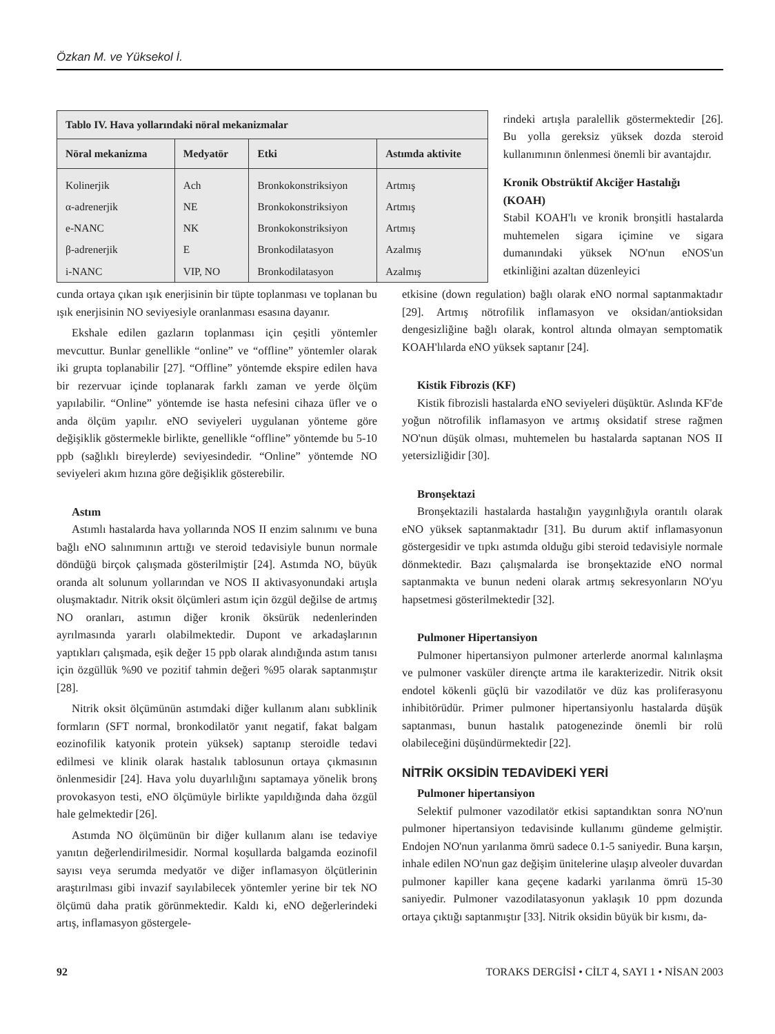Özkan M. ve Yüksekol İ.
| Tablo IV. Hava yollarındaki nöral mekanizmalar | | | |
| Nöral mekanizma | Medyatör | Etki | Astımda aktivite |
| Kolinerjik | Ach | Bronkokonstriksiyon | Artmış |
| α-adrenerjik | NE | Bronkokonstriksiyon | Artmış |
| e-NANC | NK | Bronkokonstriksiyon | Artmış |
| β-adrenerjik | E | Bronkodilatasyon | Azalmış |
| i-NANC | VIP, NO | Bronkodilatasyon | Azalmış |
rindeki artışla paralellik göstermektedir [26]. Bu yolla gereksiz yüksek dozda steroid kullanımının önlenmesi önemli bir avantajdır.
Kronik Obstrüktif Akciğer Hastalığı (KOAH)
Stabil KOAH'lı ve kronik bronşitli hastalarda muhtemelen sigara içimine ve sigara dumanındaki yüksek NO'nun eNOS'un etkinliğini azaltan düzenleyici
cunda ortaya çıkan ışık enerjisinin bir tüpte toplanması ve toplanan bu ışık enerjisinin NO seviyesiyle oranlanması esasına dayanır.
Ekshale edilen gazların toplanması için çeşitli yöntemler mevcuttur. Bunlar genellikle “online” ve “offline” yöntemler olarak iki grupta toplanabilir [27]. “Offline” yöntemde ekspire edilen hava bir rezervuar içinde toplanarak farklı zaman ve yerde ölçüm yapılabilir. “Online” yöntemde ise hasta nefesini cihaza üfler ve o anda ölçüm yapılır. eNO seviyeleri uygulanan yönteme göre değişiklik göstermekle birlikte, genellikle “offline” yöntemde bu 5-10 ppb (sağlıklı bireylerde) seviyesindedir. “Online” yöntemde NO seviyeleri akım hızına göre değişiklik gösterebilir.
Astım
Astımlı hastalarda hava yollarında NOS II enzim salınımı ve buna bağlı eNO salınımının arttığı ve steroid tedavisiyle bunun normale döndüğü birçok çalışmada gösterilmiştir [24]. Astımda NO, büyük oranda alt solunum yollarından ve NOS II aktivasyonundaki artışla oluşmaktadır. Nitrik oksit ölçümleri astım için özgül değilse de artmış NO oranları, astımın diğer kronik öksürük nedenlerinden ayrılmasında yararlı olabilmektedir. Dupont ve arkadaşlarının yaptıkları çalışmada, eşik değer 15 ppb olarak alındığında astım tanısı için özgüllük %90 ve pozitif tahmin değeri %95 olarak saptanmıştır [28].
Nitrik oksit ölçümünün astımdaki diğer kullanım alanı subklinik formların (SFT normal, bronkodilatör yanıt negatif, fakat balgam eozinofilik katyonik protein yüksek) saptanıp steroidle tedavi edilmesi ve klinik olarak hastalık tablosunun ortaya çıkmasının önlenmesidir [24]. Hava yolu duyarlılığını saptamaya yönelik bronş provokasyon testi, eNO ölçümüyle birlikte yapıldığında daha özgül hale gelmektedir [26].
Astımda NO ölçümünün bir diğer kullanım alanı ise tedaviye yanıtın değerlendirilmesidir. Normal koşullarda balgamda eozinofil sayısı veya serumda medyatör ve diğer inflamasyon ölçütlerinin araştırılması gibi invazif sayılabilecek yöntemler yerine bir tek NO ölçümü daha pratik görünmektedir. Kaldı ki, eNO değerlerindeki artış, inflamasyon göstergele-
etkisine (down regulation) bağlı olarak eNO normal saptanmaktadır [29]. Artmış nötrofilik inflamasyon ve oksidan/antioksidan dengesizliğine bağlı olarak, kontrol altında olmayan semptomatik KOAH'lılarda eNO yüksek saptanır [24].
Kistik Fibrozis (KF)
Kistik fibrozisli hastalarda eNO seviyeleri düşüktür. Aslında KF'de yoğun nötrofilik inflamasyon ve artmış oksidatif strese rağmen NO'nun düşük olması, muhtemelen bu hastalarda saptanan NOS II yetersizliğidir [30].
Bronşektazi
Bronşektazili hastalarda hastalığın yaygınlığıyla orantılı olarak eNO yüksek saptanmaktadır [31]. Bu durum aktif inflamasyonun göstergesidir ve tıpkı astımda olduğu gibi steroid tedavisiyle normale dönmektedir. Bazı çalışmalarda ise bronşektazide eNO normal saptanmakta ve bunun nedeni olarak artmış sekresyonların NO'yu hapsetmesi gösterilmektedir [32].
Pulmoner Hipertansiyon
Pulmoner hipertansiyon pulmoner arterlerde anormal kalınlaşma ve pulmoner vasküler dirençte artma ile karakterizedir. Nitrik oksit endotel kökenli güçlü bir vazodilatör ve düz kas proliferasyonu inhibitörüdür. Primer pulmoner hipertansiyonlu hastalarda düşük saptanması, bunun hastalık patogenezinde önemli bir rolü olabileceğini düşündürmektedir [22].
NİTRİK OKSİDİN TEDAVİDEKİ YERİ
Pulmoner hipertansiyon
Selektif pulmoner vazodilatör etkisi saptandıktan sonra NO'nun pulmoner hipertansiyon tedavisinde kullanımı gündeme gelmiştir. Endojen NO'nun yarılanma ömrü sadece 0.1-5 saniyedir. Buna karşın, inhale edilen NO'nun gaz değişim ünitelerine ulaşıp alveoler duvardan pulmoner kapiller kana geçene kadarki yarılanma ömrü 15-30 saniyedir. Pulmoner vazodilatasyonun yaklaşık 10 ppm dozunda ortaya çıktığı saptanmıştır [33]. Nitrik oksidin büyük bir kısmı, da-
92 TORAKS DERGİSİ • CİLT 4, SAYI 1 • NİSAN 2003